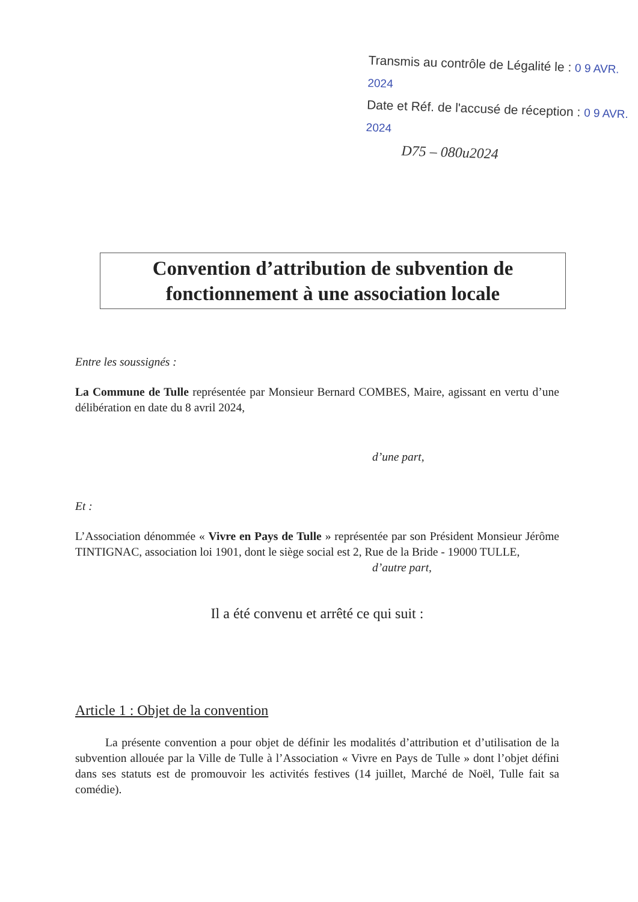Transmis au contrôle de Légalité le : 0 9 AVR. 2024
Date et Réf. de l'accusé de réception : 0 9 AVR. 2024
D75 – 080u2024
Convention d’attribution de subvention de fonctionnement à une association locale
Entre les soussignés :
La Commune de Tulle représentée par Monsieur Bernard COMBES, Maire, agissant en vertu d’une délibération en date du 8 avril 2024,
d’une part,
Et :
L’Association dénommée « Vivre en Pays de Tulle » représentée par son Président Monsieur Jérôme TINTIGNAC, association loi 1901, dont le siège social est 2, Rue de la Bride - 19000 TULLE,
d’autre part,
Il a été convenu et arrêté ce qui suit :
Article 1 : Objet de la convention
La présente convention a pour objet de définir les modalités d’attribution et d’utilisation de la subvention allouée par la Ville de Tulle à l’Association « Vivre en Pays de Tulle » dont l’objet défini dans ses statuts est de promouvoir les activités festives (14 juillet, Marché de Noël, Tulle fait sa comédie).